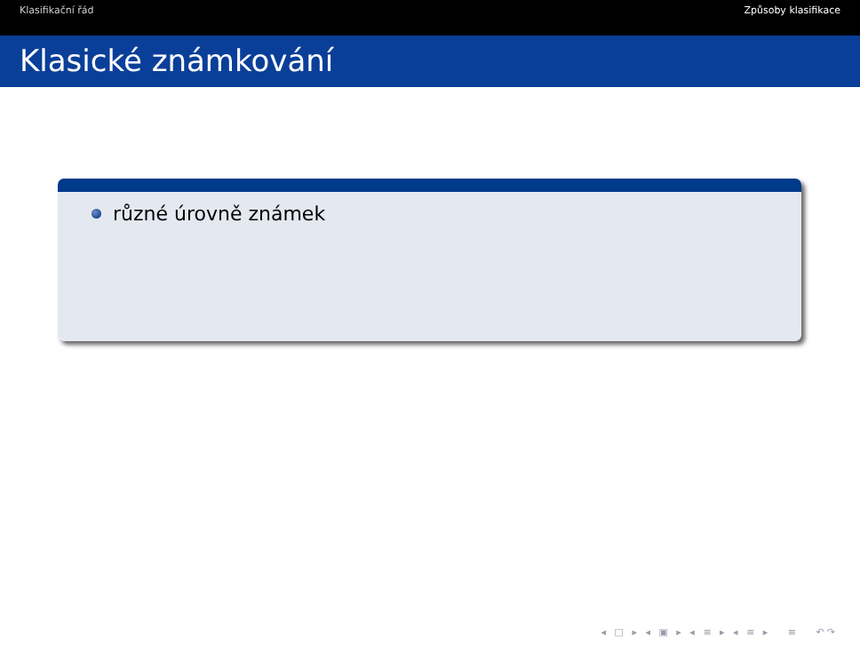Klasifikační řád Způsoby klasifikace
Klasické známkování
různé úrovně známek
◂ □ ▸ ◂ ▣ ▸ ◂ ≡ ▸ ◂ ≡ ▸ ≡ ↶↷